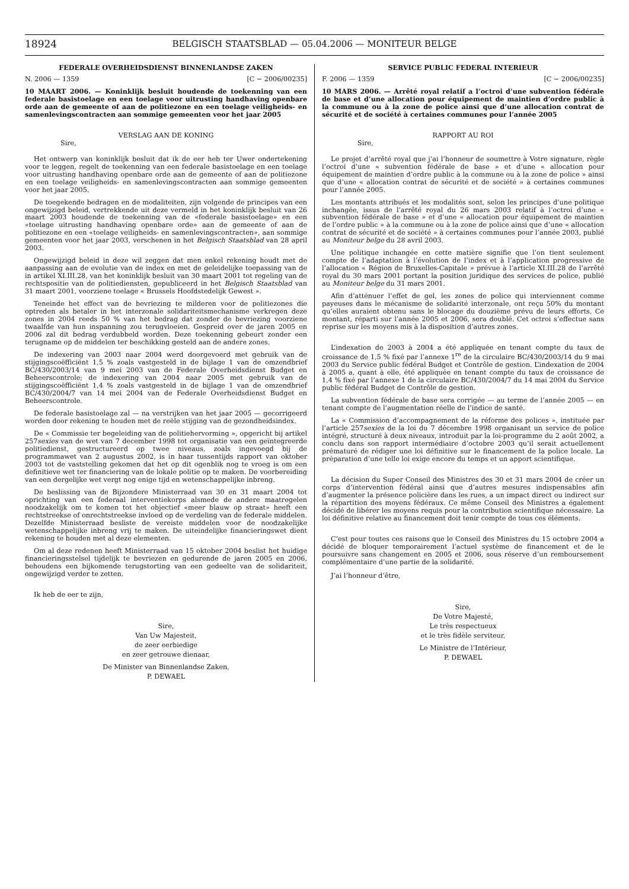18924
BELGISCH STAATSBLAD — 05.04.2006 — MONITEUR BELGE
FEDERALE OVERHEIDSDIENST BINNENLANDSE ZAKEN
N. 2006 — 1359 [C − 2006/00235]
10 MAART 2006. — Koninklijk besluit houdende de toekenning van een federale basistoelage en een toelage voor uitrusting handhaving openbare orde aan de gemeente of aan de politiezone en een toelage veiligheids- en samenlevingscontracten aan sommige gemeenten voor het jaar 2005
VERSLAG AAN DE KONING
Sire,
Het ontwerp van koninklijk besluit dat ik de eer heb ter Uwer ondertekening voor te leggen, regelt de toekenning van een federale basistoelage en een toelage voor uitrusting handhaving openbare orde aan de gemeente of aan de politiezone en een toelage veiligheids- en samenlevingscontracten aan sommige gemeenten voor het jaar 2005.
De toegekende bedragen en de modaliteiten, zijn volgende de principes van een ongewijzigd beleid, vertrekkende uit deze vermeld in het koninklijk besluit van 26 maart 2003 houdende de toekenning van de «federale basistoelage» en een «toelage uitrusting handhaving openbare orde» aan de gemeente of aan de politiezone en een «toelage veiligheids- en samenlevingscontracten», aan sommige gemeenten voor het jaar 2003, verschenen in het Belgisch Staatsblad van 28 april 2003.
Ongewijzigd beleid in deze wil zeggen dat men enkel rekening houdt met de aanpassing aan de evolutie van de index en met de geleidelijke toepassing van de in artikel XI.III.28, van het koninklijk besluit van 30 maart 2001 tot regeling van de rechtspositie van de politiediensten, gepubliceerd in het Belgisch Staatsblad van 31 maart 2001, voorziene toelage « Brussels Hoofdstedelijk Gewest ».
Teneinde het effect van de bevriezing te milderen voor de politiezones die optreden als betaler in het interzonale solidariteitsmechanisme verkregen deze zones in 2004 reeds 50 % van het bedrag dat zonder de bevriezing voorziene twaalfde van hun inspanning zou terugvloeien. Gespreid over de jaren 2005 en 2006 zal dit bedrag verdubbeld worden. Deze toekenning gebeurt zonder een terugname op de middelen ter beschikking gesteld aan de andere zones.
De indexering van 2003 naar 2004 werd doorgevoerd met gebruik van de stijgingscoëfficiënt 1,5 % zoals vastgesteld in de bijlage 1 van de omzendbrief BC/430/2003/14 van 9 mei 2003 van de Federale Overheidsdienst Budget en Beheerscontrole; de indexering van 2004 naar 2005 met gebruik van de stijgingscoëfficiënt 1,4 % zoals vastgesteld in de bijlage 1 van de omzendbrief BC/430/2004/7 van 14 mei 2004 van de Federale Overheidsdienst Budget en Beheerscontrole.
De federale basistoelage zal — na verstrijken van het jaar 2005 — gecorrigeerd worden door rekening te houden met de reële stijging van de gezondheidsindex.
De « Commissie ter begeleiding van de politiehervorming », opgericht bij artikel 257sexies van de wet van 7 december 1998 tot organisatie van een geïntegreerde politiedienst, gestructureerd op twee niveaus, zoals ingevoegd bij de programmawet van 2 augustus 2002, is in haar tussentijds rapport van oktober 2003 tot de vaststelling gekomen dat het op dit ogenblik nog te vroeg is om een definitieve wet ter financiering van de lokale politie op te maken. De voorbereiding van een dergelijke wet vergt nog enige tijd en wetenschappelijke inbreng.
De beslissing van de Bijzondere Ministerraad van 30 en 31 maart 2004 tot oprichting van een federaal interventiekorps alsmede de andere maatregelen noodzakelijk om te komen tot het objectief «meer blauw op straat» heeft een rechtstreekse of onrechtstreekse invloed op de verdeling van de federale middelen. Dezelfde Ministerraad besliste de vereiste middelen voor de noodzakelijke wetenschappelijke inbreng vrij te maken. De uiteindelijke financieringswet dient rekening te houden met al deze elementen.
Om al deze redenen heeft Ministerraad van 15 oktober 2004 beslist het huidige financieringsstelsel tijdelijk te bevriezen en gedurende de jaren 2005 en 2006, behoudens een bijkomende terugstorting van een gedeelte van de solidariteit, ongewijzigd verder te zetten.
Ik heb de eer te zijn,
Sire,
Van Uw Majesteit,
de zeer eerbiedige
en zeer getrouwe dienaar,
De Minister van Binnenlandse Zaken,
P. DEWAEL
SERVICE PUBLIC FEDERAL INTERIEUR
F. 2006 — 1359 [C − 2006/00235]
10 MARS 2006. — Arrêté royal relatif a l’octroi d’une subvention fédérale de base et d’une allocation pour équipement de maintien d’ordre public à la commune ou à la zone de police ainsi que d’une allocation contrat de sécurité et de société à certaines communes pour l’année 2005
RAPPORT AU ROI
Sire,
Le projet d’arrêté royal que j’ai l’honneur de soumettre à Votre signature, règle l’octroi d’une « subvention fédérale de base » et d’une « allocation pour équipement de maintien d’ordre public à la commune ou à la zone de police » ainsi que d’une « allocation contrat de sécurité et de société » à certaines communes pour l’année 2005.
Les montants attribués et les modalités sont, selon les principes d’une politique inchangée, issus de l’arrêté royal du 26 mars 2003 relatif à l’octroi d’une « subvention fédérale de base » et d’une « allocation pour équipement de maintien de l’ordre public » à la commune ou à la zone de police ainsi que d’une « allocation contrat de sécurité et de société » à certaines communes pour l’année 2003, publié au Moniteur belge du 28 avril 2003.
Une politique inchangée en cette matière signifie que l’on tient seulement compte de l’adaptation à l’évolution de l’index et à l’application progressive de l’allocation « Région de Bruxelles-Capitale » prévue à l’article XI.III.28 de l’arrêté royal du 30 mars 2001 portant la position juridique des services de police, publié au Moniteur belge du 31 mars 2001.
Afin d’atténuer l’effet de gel, les zones de police qui interviennent comme payeuses dans le mécanisme de solidarité interzonale, ont reçu 50% du montant qu’elles auraient obtenu sans le blocage du douzième prévu de leurs efforts. Ce montant, réparti sur l’année 2005 et 2006, sera doublé. Cet octroi s’effectue sans reprise sur les moyens mis à la disposition d’autres zones.
L’indexation de 2003 à 2004 a été appliquée en tenant compte du taux de croissance de 1,5 % fixé par l’annexe 1<sup>re</sup> de la circulaire BC/430/2003/14 du 9 mai 2003 du Service public fédéral Budget et Contrôle de gestion. L’indexation de 2004 à 2005 a, quant à elle, été appliquée en tenant compte du taux de croissance de 1,4 % fixé par l’annexe 1 de la circulaire BC/430/2004/7 du 14 mai 2004 du Service public fédéral Budget de Contrôle de gestion.
La subvention fédérale de base sera corrigée — au terme de l’année 2005 — en tenant compte de l’augmentation réelle de l’indice de santé.
La « Commission d’accompagnement de la réforme des polices », instituée par l’article 257sexies de la loi du 7 décembre 1998 organisant un service de police intégré, structuré à deux niveaux, introduit par la loi-programme du 2 août 2002, a conclu dans son rapport intermédiaire d’octobre 2003 qu’il serait actuellement prématuré de rédiger une loi définitive sur le financement de la police locale. La préparation d’une telle loi exige encore du temps et un apport scientifique.
La décision du Super Conseil des Ministres des 30 et 31 mars 2004 de créer un corps d’intervention fédéral ainsi que d’autres mesures indispensables afin d’augmenter la présence policière dans les rues, a un impact direct ou indirect sur la répartition des moyens fédéraux. Ce même Conseil des Ministres a également décidé de libérer les moyens requis pour la contribution scientifique nécessaire. La loi définitive relative au financement doit tenir compte de tous ces éléments.
C’est pour toutes ces raisons que le Conseil des Ministres du 15 octobre 2004 a décidé de bloquer temporairement l’actuel système de financement et de le poursuivre sans changement en 2005 et 2006, sous réserve d’un remboursement complémentaire d’une partie de la solidarité.
J’ai l’honneur d’être,
Sire,
De Votre Majesté,
Le très respectueux
et le très fidèle serviteur,
Le Ministre de l’Intérieur,
P. DEWAEL